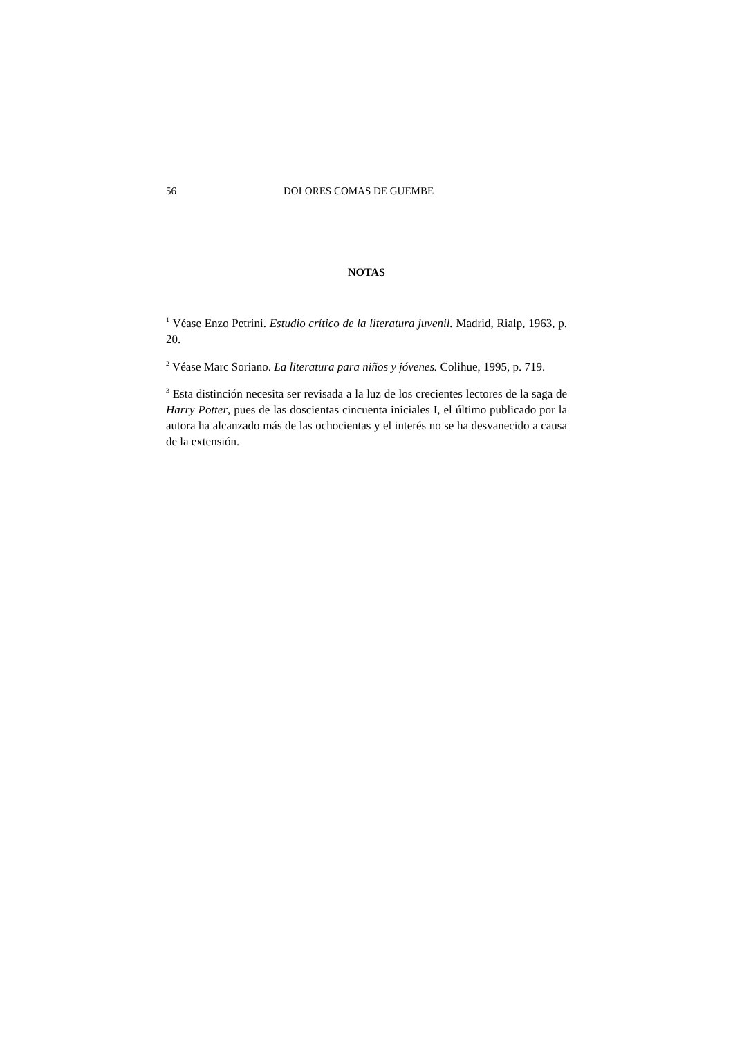56 DOLORES COMAS DE GUEMBE
NOTAS
<sup>1</sup> Véase Enzo Petrini. Estudio crítico de la literatura juvenil. Madrid, Rialp, 1963, p. 20.
<sup>2</sup> Véase Marc Soriano. La literatura para niños y jóvenes. Colihue, 1995, p. 719.
<sup>3</sup> Esta distinción necesita ser revisada a la luz de los crecientes lectores de la saga de Harry Potter, pues de las doscientas cincuenta iniciales I, el último publicado por la autora ha alcanzado más de las ochocientas y el interés no se ha desvanecido a causa de la extensión.